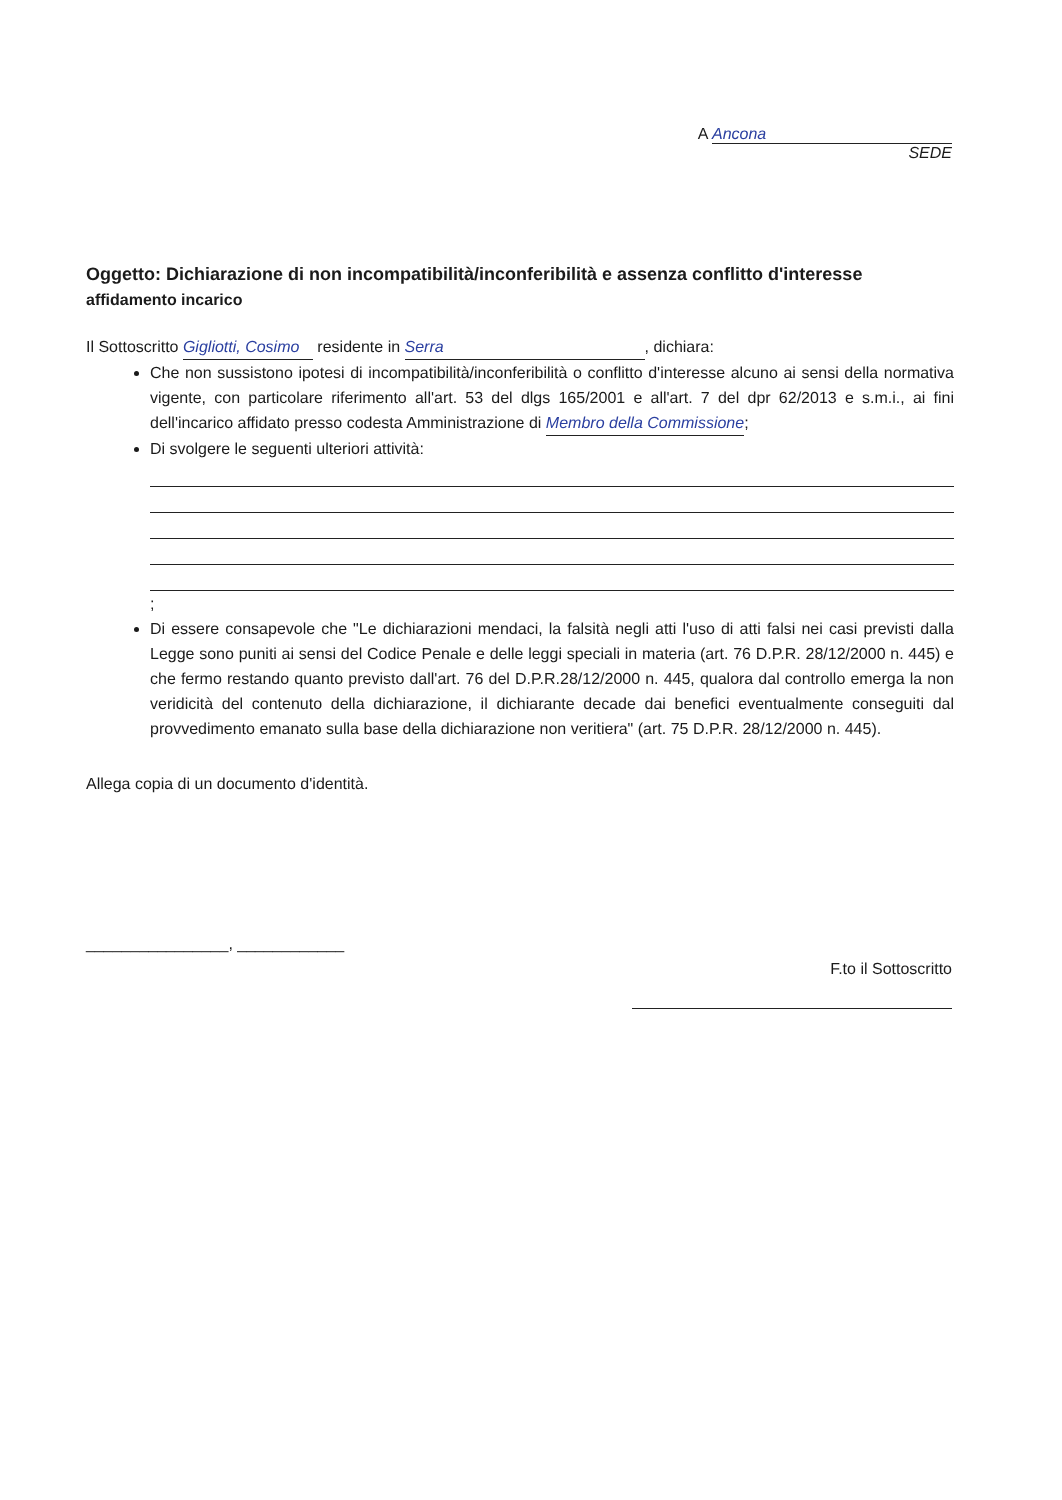A Ancona
SEDE
Oggetto: Dichiarazione di non incompatibilità/inconferibilità e assenza conflitto d'interesse
affidamento incarico
Il Sottoscritto Gigliotti, Cosimo residente in Serra, dichiara:
Che non sussistono ipotesi di incompatibilità/inconferibilità o conflitto d'interesse alcuno ai sensi della normativa vigente, con particolare riferimento all'art. 53 del dlgs 165/2001 e all'art. 7 del dpr 62/2013 e s.m.i., ai fini dell'incarico affidato presso codesta Amministrazione di Membro della Commissione;
Di svolgere le seguenti ulteriori attività:
;
Di essere consapevole che "Le dichiarazioni mendaci, la falsità negli atti l'uso di atti falsi nei casi previsti dalla Legge sono puniti ai sensi del Codice Penale e delle leggi speciali in materia (art. 76 D.P.R. 28/12/2000 n. 445) e che fermo restando quanto previsto dall'art. 76 del D.P.R.28/12/2000 n. 445, qualora dal controllo emerga la non veridicità del contenuto della dichiarazione, il dichiarante decade dai benefici eventualmente conseguiti dal provvedimento emanato sulla base della dichiarazione non veritiera" (art. 75 D.P.R. 28/12/2000 n. 445).
Allega copia di un documento d'identità.
________________, ____________
F.to il Sottoscritto